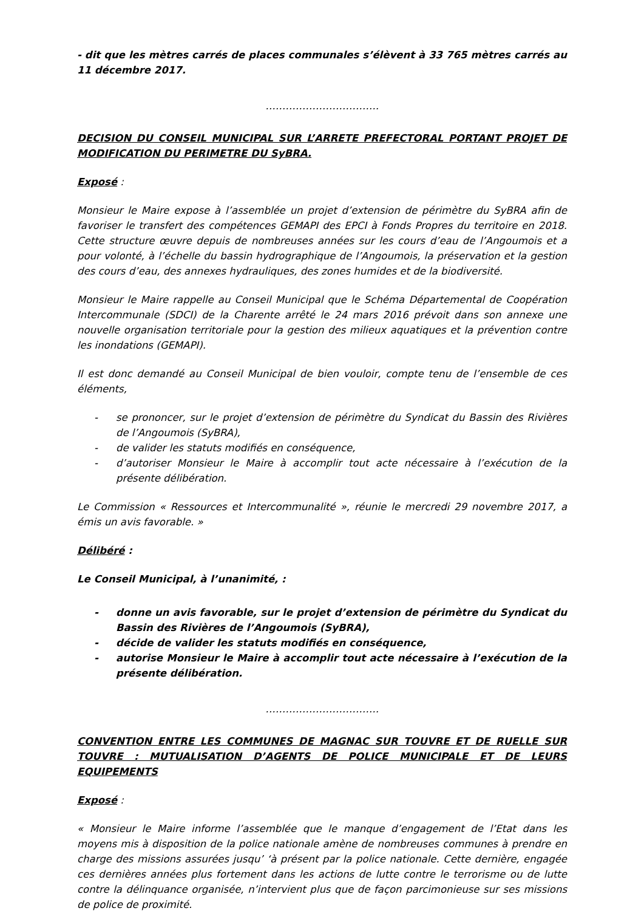- dit que les mètres carrés de places communales s’élèvent à 33 765 mètres carrés au 11 décembre 2017.
…………………………….
DECISION DU CONSEIL MUNICIPAL SUR L’ARRETE PREFECTORAL PORTANT PROJET DE MODIFICATION DU PERIMETRE DU SyBRA.
Exposé :
Monsieur le Maire expose à l’assemblée un projet d’extension de périmètre du SyBRA afin de favoriser le transfert des compétences GEMAPI des EPCI à Fonds Propres du territoire en 2018. Cette structure œuvre depuis de nombreuses années sur les cours d’eau de l’Angoumois et a pour volonté, à l’échelle du bassin hydrographique de l’Angoumois, la préservation et la gestion des cours d’eau, des annexes hydrauliques, des zones humides et de la biodiversité.
Monsieur le Maire rappelle au Conseil Municipal que le Schéma Départemental de Coopération Intercommunale (SDCI) de la Charente arrêté le 24 mars 2016 prévoit dans son annexe une nouvelle organisation territoriale pour la gestion des milieux aquatiques et la prévention contre les inondations (GEMAPI).
Il est donc demandé au Conseil Municipal de bien vouloir, compte tenu de l’ensemble de ces éléments,
- se prononcer, sur le projet d’extension de périmètre du Syndicat du Bassin des Rivières de l’Angoumois (SyBRA),
- de valider les statuts modifiés en conséquence,
- d’autoriser Monsieur le Maire à accomplir tout acte nécessaire à l’exécution de la présente délibération.
Le Commission « Ressources et Intercommunalité », réunie le mercredi 29 novembre 2017, a émis un avis favorable. »
Délibéré :
Le Conseil Municipal, à l’unanimité, :
- donne un avis favorable, sur le projet d’extension de périmètre du Syndicat du Bassin des Rivières de l’Angoumois (SyBRA),
- décide de valider les statuts modifiés en conséquence,
- autorise Monsieur le Maire à accomplir tout acte nécessaire à l’exécution de la présente délibération.
…………………………….
CONVENTION ENTRE LES COMMUNES DE MAGNAC SUR TOUVRE ET DE RUELLE SUR TOUVRE : MUTUALISATION D’AGENTS DE POLICE MUNICIPALE ET DE LEURS EQUIPEMENTS
Exposé :
« Monsieur le Maire informe l’assemblée que le manque d’engagement de l’Etat dans les moyens mis à disposition de la police nationale amène de nombreuses communes à prendre en charge des missions assurées jusqu’ ‘à présent par la police nationale. Cette dernière, engagée ces dernières années plus fortement dans les actions de lutte contre le terrorisme ou de lutte contre la délinquance organisée, n’intervient plus que de façon parcimonieuse sur ses missions de police de proximité.